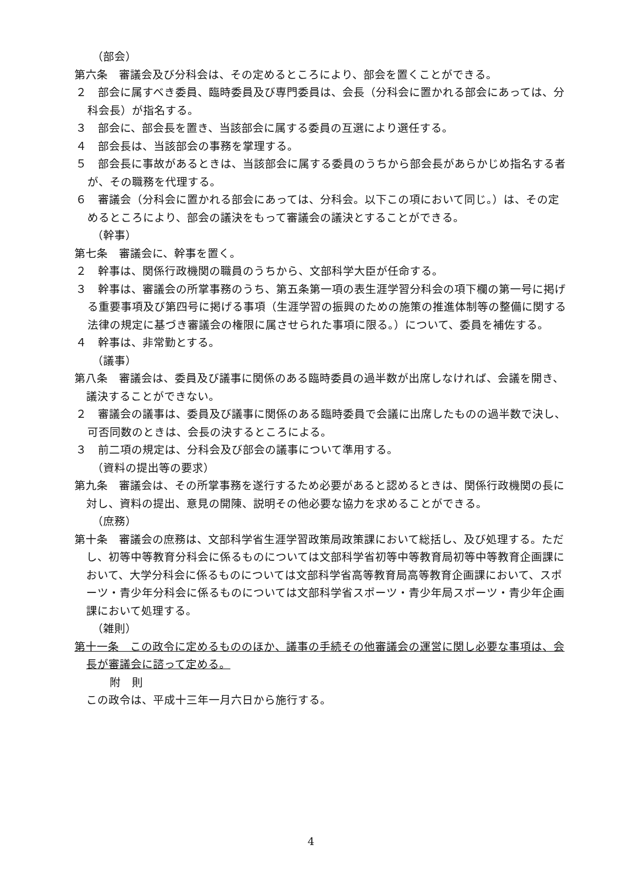（部会）
第六条　審議会及び分科会は、その定めるところにより、部会を置くことができる。
２　部会に属すべき委員、臨時委員及び専門委員は、会長（分科会に置かれる部会にあっては、分科会長）が指名する。
３　部会に、部会長を置き、当該部会に属する委員の互選により選任する。
４　部会長は、当該部会の事務を掌理する。
５　部会長に事故があるときは、当該部会に属する委員のうちから部会長があらかじめ指名する者が、その職務を代理する。
６　審議会（分科会に置かれる部会にあっては、分科会。以下この項において同じ。）は、その定めるところにより、部会の議決をもって審議会の議決とすることができる。
（幹事）
第七条　審議会に、幹事を置く。
２　幹事は、関係行政機関の職員のうちから、文部科学大臣が任命する。
３　幹事は、審議会の所掌事務のうち、第五条第一項の表生涯学習分科会の項下欄の第一号に掲げる重要事項及び第四号に掲げる事項（生涯学習の振興のための施策の推進体制等の整備に関する法律の規定に基づき審議会の権限に属させられた事項に限る。）について、委員を補佐する。
４　幹事は、非常勤とする。
（議事）
第八条　審議会は、委員及び議事に関係のある臨時委員の過半数が出席しなければ、会議を開き、議決することができない。
２　審議会の議事は、委員及び議事に関係のある臨時委員で会議に出席したものの過半数で決し、可否同数のときは、会長の決するところによる。
３　前二項の規定は、分科会及び部会の議事について準用する。
（資料の提出等の要求）
第九条　審議会は、その所掌事務を遂行するため必要があると認めるときは、関係行政機関の長に対し、資料の提出、意見の開陳、説明その他必要な協力を求めることができる。
（庶務）
第十条　審議会の庶務は、文部科学省生涯学習政策局政策課において総括し、及び処理する。ただし、初等中等教育分科会に係るものについては文部科学省初等中等教育局初等中等教育企画課において、大学分科会に係るものについては文部科学省高等教育局高等教育企画課において、スポーツ・青少年分科会に係るものについては文部科学省スポーツ・青少年局スポーツ・青少年企画課において処理する。
（雑則）
第十一条　この政令に定めるもののほか、議事の手続その他審議会の運営に関し必要な事項は、会長が審議会に諮って定める。
附　則
この政令は、平成十三年一月六日から施行する。
4